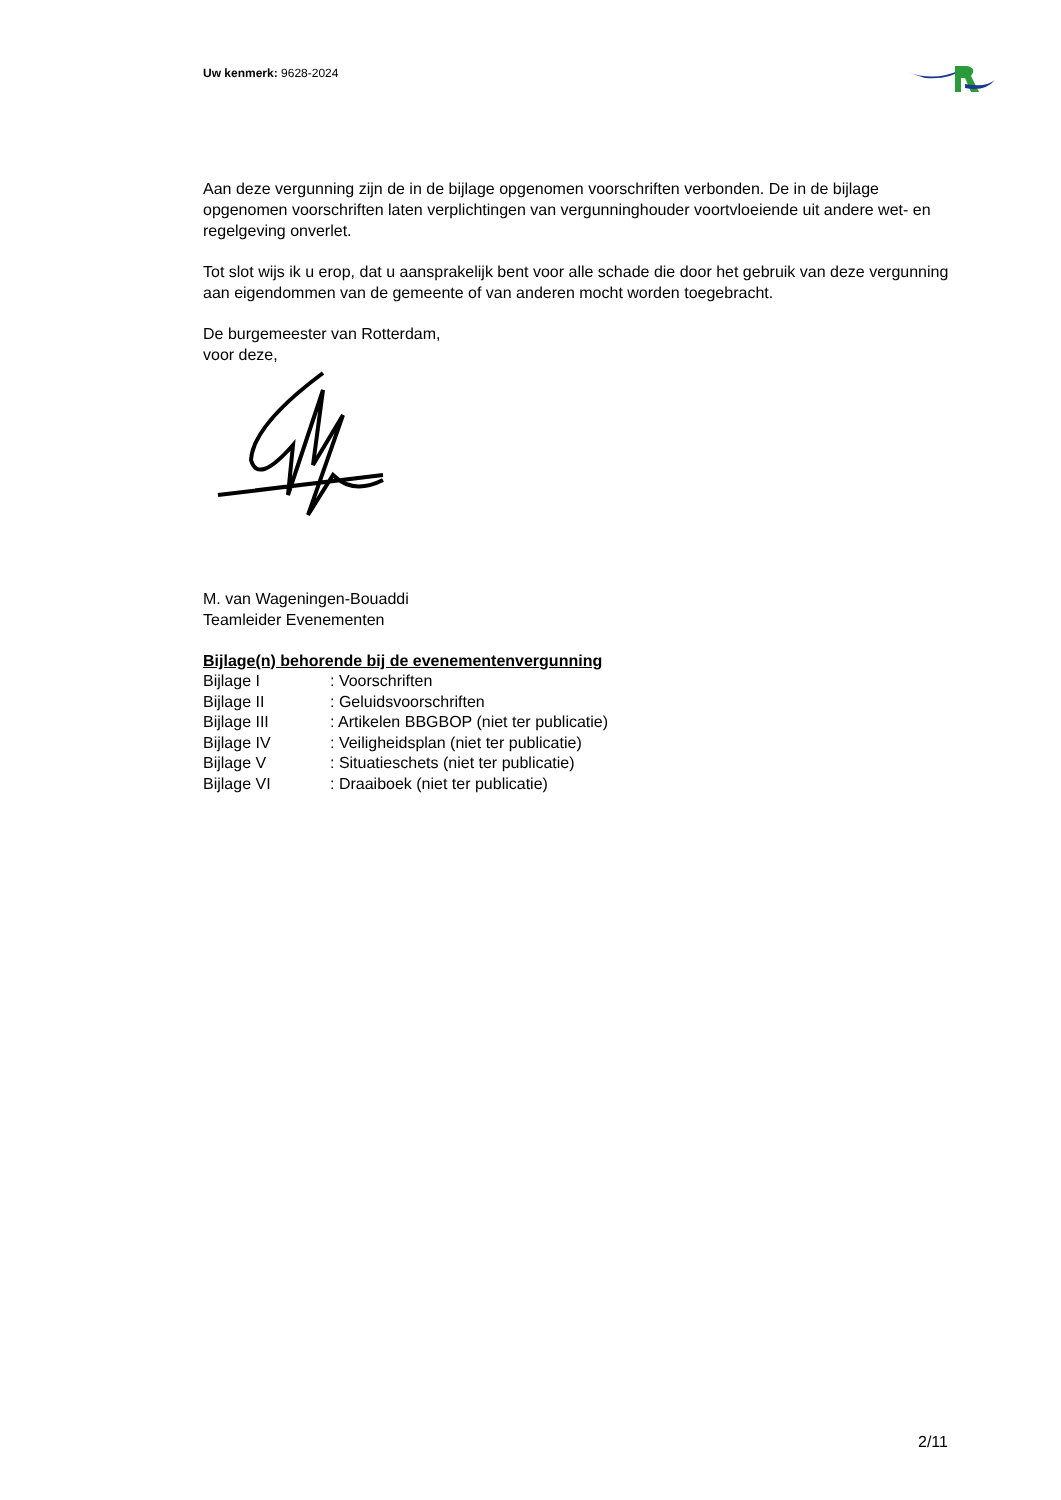Uw kenmerk: 9628-2024
Aan deze vergunning zijn de in de bijlage opgenomen voorschriften verbonden. De in de bijlage opgenomen voorschriften laten verplichtingen van vergunninghouder voortvloeiende uit andere wet- en regelgeving onverlet.
Tot slot wijs ik u erop, dat u aansprakelijk bent voor alle schade die door het gebruik van deze vergunning aan eigendommen van de gemeente of van anderen mocht worden toegebracht.
De burgemeester van Rotterdam,
voor deze,
M. van Wageningen-Bouaddi
Teamleider Evenementen
Bijlage(n) behorende bij de evenementenvergunning
| Bijlage I | : Voorschriften |
| Bijlage II | : Geluidsvoorschriften |
| Bijlage III | : Artikelen BBGBOP (niet ter publicatie) |
| Bijlage IV | : Veiligheidsplan (niet ter publicatie) |
| Bijlage V | : Situatieschets (niet ter publicatie) |
| Bijlage VI | : Draaiboek (niet ter publicatie) |
2/11